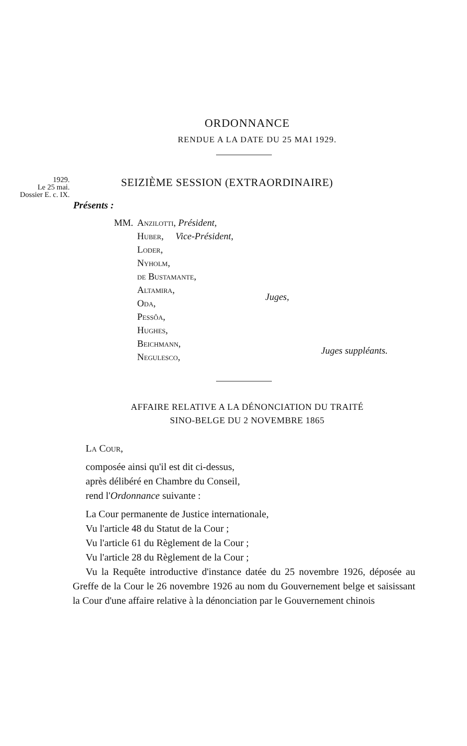ORDONNANCE
RENDUE A LA DATE DU 25 MAI 1929.
1929.
Le 25 mai.
Dossier E. c. IX.
SEIZIÈME SESSION (EXTRAORDINAIRE)
Présents :
| MM. | Anzilotti , Président, | | |
| | Huber , Vice-Président, | | |
| | Loder, | Juges, | |
| | Nyholm, | | |
| | de Bustamante, | | |
| | Altamira, | | |
| | Oda, | | |
| | Pessôa, | | |
| | Hughes, | | |
| | Beichmann, | | Juges suppléants. |
| | Negulesco, | | |
AFFAIRE RELATIVE A LA DÉNONCIATION DU TRAITÉ
SINO-BELGE DU 2 NOVEMBRE 1865
La Cour,
composée ainsi qu'il est dit ci-dessus,
après délibéré en Chambre du Conseil,
rend l'Ordonnance suivante :
La Cour permanente de Justice internationale,
Vu l'article 48 du Statut de la Cour ;
Vu l'article 61 du Règlement de la Cour ;
Vu l'article 28 du Règlement de la Cour ;
Vu la Requête introductive d'instance datée du 25 novembre 1926, déposée au Greffe de la Cour le 26 novembre 1926 au nom du Gouvernement belge et saisissant la Cour d'une affaire relative à la dénonciation par le Gouvernement chinois